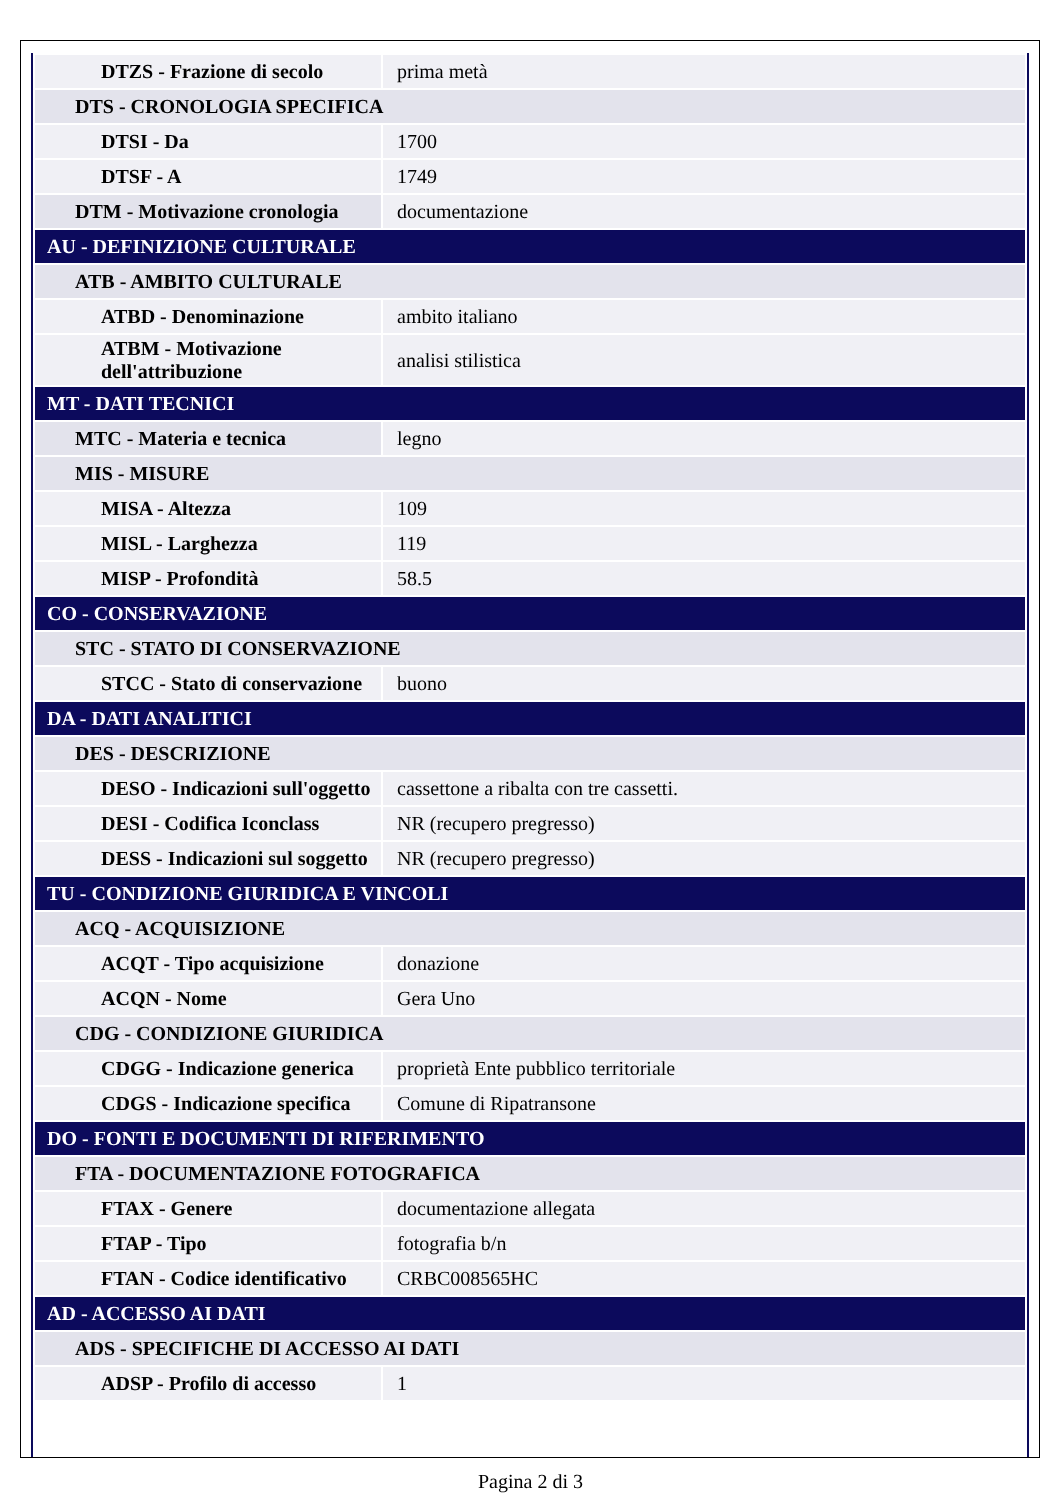| DTZS - Frazione di secolo | prima metà |
| DTS - CRONOLOGIA SPECIFICA | |
| DTSI - Da | 1700 |
| DTSF - A | 1749 |
| DTM - Motivazione cronologia | documentazione |
| AU - DEFINIZIONE CULTURALE | |
| ATB - AMBITO CULTURALE | |
| ATBD - Denominazione | ambito italiano |
| ATBM - Motivazione dell'attribuzione | analisi stilistica |
| MT - DATI TECNICI | |
| MTC - Materia e tecnica | legno |
| MIS - MISURE | |
| MISA - Altezza | 109 |
| MISL - Larghezza | 119 |
| MISP - Profondità | 58.5 |
| CO - CONSERVAZIONE | |
| STC - STATO DI CONSERVAZIONE | |
| STCC - Stato di conservazione | buono |
| DA - DATI ANALITICI | |
| DES - DESCRIZIONE | |
| DESO - Indicazioni sull'oggetto | cassettone a ribalta con tre cassetti. |
| DESI - Codifica Iconclass | NR (recupero pregresso) |
| DESS - Indicazioni sul soggetto | NR (recupero pregresso) |
| TU - CONDIZIONE GIURIDICA E VINCOLI | |
| ACQ - ACQUISIZIONE | |
| ACQT - Tipo acquisizione | donazione |
| ACQN - Nome | Gera Uno |
| CDG - CONDIZIONE GIURIDICA | |
| CDGG - Indicazione generica | proprietà Ente pubblico territoriale |
| CDGS - Indicazione specifica | Comune di Ripatransone |
| DO - FONTI E DOCUMENTI DI RIFERIMENTO | |
| FTA - DOCUMENTAZIONE FOTOGRAFICA | |
| FTAX - Genere | documentazione allegata |
| FTAP - Tipo | fotografia b/n |
| FTAN - Codice identificativo | CRBC008565HC |
| AD - ACCESSO AI DATI | |
| ADS - SPECIFICHE DI ACCESSO AI DATI | |
| ADSP - Profilo di accesso | 1 |
Pagina 2 di 3